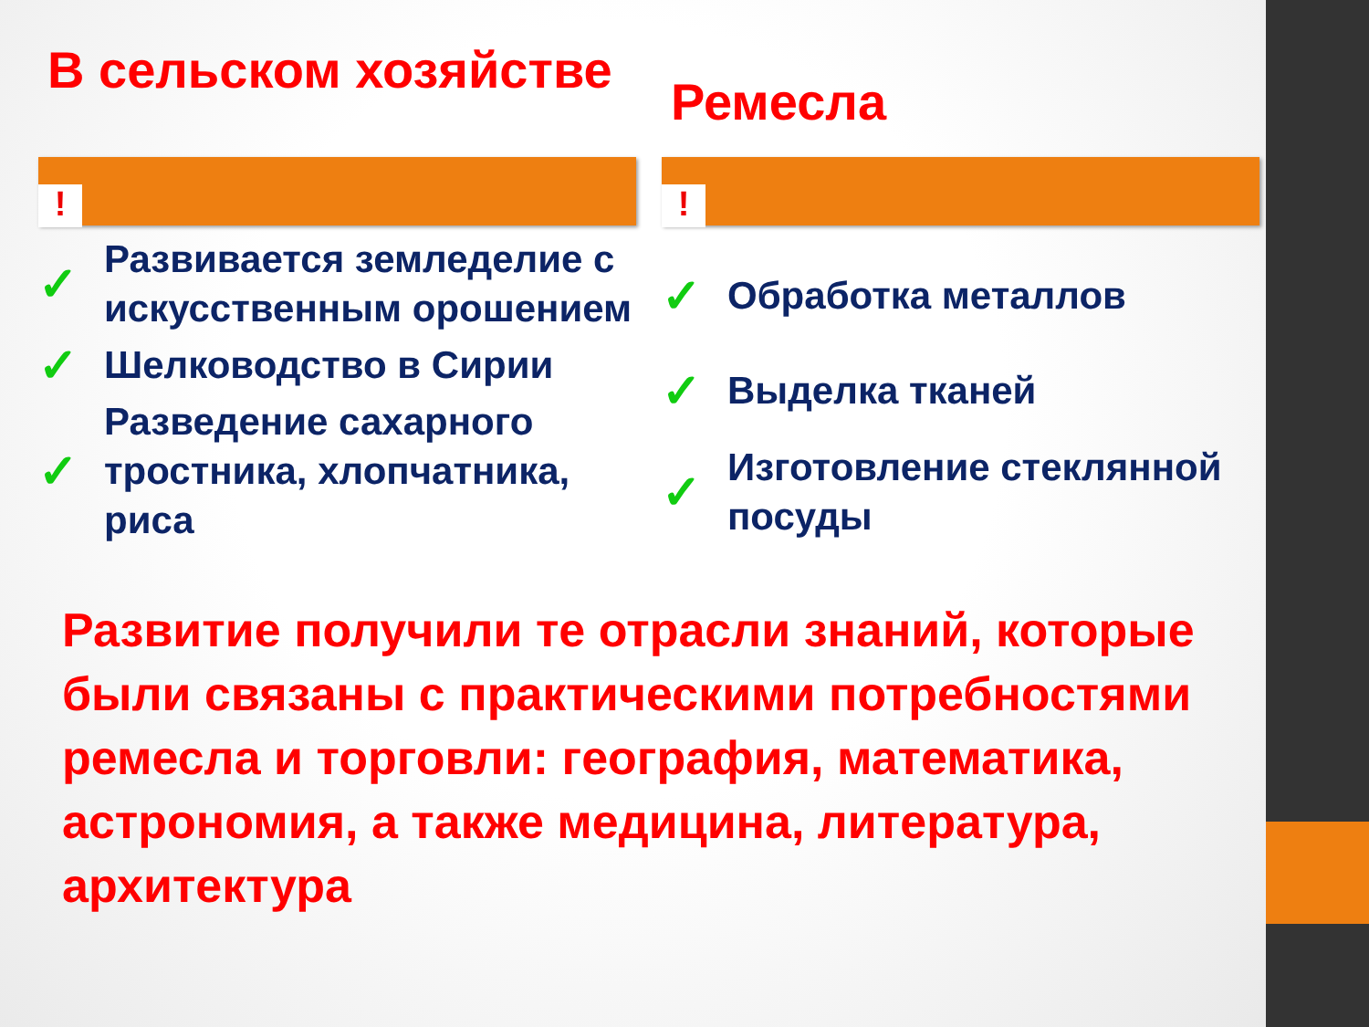В сельском хозяйстве
!
✓ Развивается земледелие с искусственным орошением
✓ Шелководство в Сирии
✓ Разведение сахарного тростника, хлопчатника, риса
Ремесла
!
✓ Обработка металлов
✓ Выделка тканей
✓ Изготовление стеклянной посуды
Развитие получили те отрасли знаний, которые были связаны с практическими потребностями ремесла и торговли: география, математика, астрономия, а также медицина, литература, архитектура